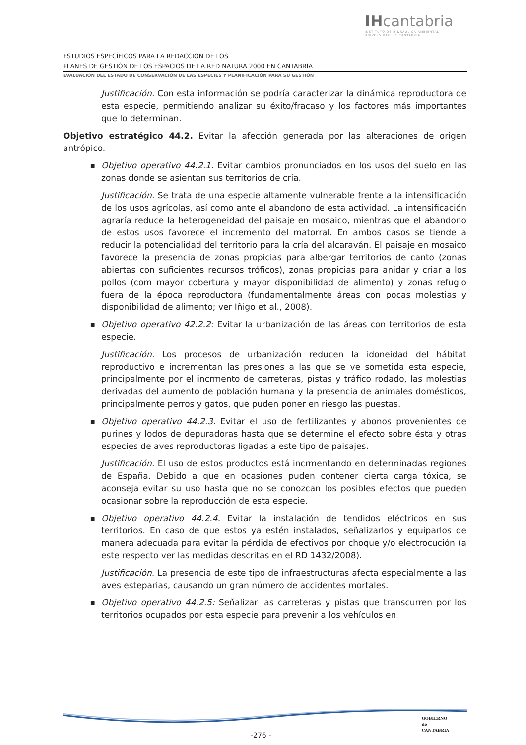IHcantabria
INSTITUTO DE HIDRÁULICA AMBIENTAL
UNIVERSIDAD DE CANTABRIA
ESTUDIOS ESPECÍFICOS PARA LA REDACCIÓN DE LOS
PLANES DE GESTIÓN DE LOS ESPACIOS DE LA RED NATURA 2000 EN CANTABRIA
EVALUACIÓN DEL ESTADO DE CONSERVACIÓN DE LAS ESPECIES Y PLANIFICACIÓN PARA SU GESTIÓN
Justificación. Con esta información se podría caracterizar la dinámica reproductora de esta especie, permitiendo analizar su éxito/fracaso y los factores más importantes que lo determinan.
Objetivo estratégico 44.2. Evitar la afección generada por las alteraciones de origen antrópico.
■ Objetivo operativo 44.2.1. Evitar cambios pronunciados en los usos del suelo en las zonas donde se asientan sus territorios de cría.
Justificación. Se trata de una especie altamente vulnerable frente a la intensificación de los usos agrícolas, así como ante el abandono de esta actividad. La intensificación agraría reduce la heterogeneidad del paisaje en mosaico, mientras que el abandono de estos usos favorece el incremento del matorral. En ambos casos se tiende a reducir la potencialidad del territorio para la cría del alcaraván. El paisaje en mosaico favorece la presencia de zonas propicias para albergar territorios de canto (zonas abiertas con suficientes recursos tróficos), zonas propicias para anidar y criar a los pollos (com mayor cobertura y mayor disponibilidad de alimento) y zonas refugio fuera de la época reproductora (fundamentalmente áreas con pocas molestias y disponibilidad de alimento; ver Iñigo et al., 2008).
■ Objetivo operativo 42.2.2: Evitar la urbanización de las áreas con territorios de esta especie.
Justificación. Los procesos de urbanización reducen la idoneidad del hábitat reproductivo e incrementan las presiones a las que se ve sometida esta especie, principalmente por el incrmento de carreteras, pistas y tráfico rodado, las molestias derivadas del aumento de población humana y la presencia de animales domésticos, principalmente perros y gatos, que puden poner en riesgo las puestas.
■ Objetivo operativo 44.2.3. Evitar el uso de fertilizantes y abonos provenientes de purines y lodos de depuradoras hasta que se determine el efecto sobre ésta y otras especies de aves reproductoras ligadas a este tipo de paisajes.
Justificación. El uso de estos productos está incrmentando en determinadas regiones de España. Debido a que en ocasiones puden contener cierta carga tóxica, se aconseja evitar su uso hasta que no se conozcan los posibles efectos que pueden ocasionar sobre la reproducción de esta especie.
■ Objetivo operativo 44.2.4. Evitar la instalación de tendidos eléctricos en sus territorios. En caso de que estos ya estén instalados, señalizarlos y equiparlos de manera adecuada para evitar la pérdida de efectivos por choque y/o electrocución (a este respecto ver las medidas descritas en el RD 1432/2008).
Justificación. La presencia de este tipo de infraestructuras afecta especialmente a las aves esteparias, causando un gran número de accidentes mortales.
■ Objetivo operativo 44.2.5: Señalizar las carreteras y pistas que transcurren por los territorios ocupados por esta especie para prevenir a los vehículos en
-276 -
GOBIERNO
de
CANTABRIA